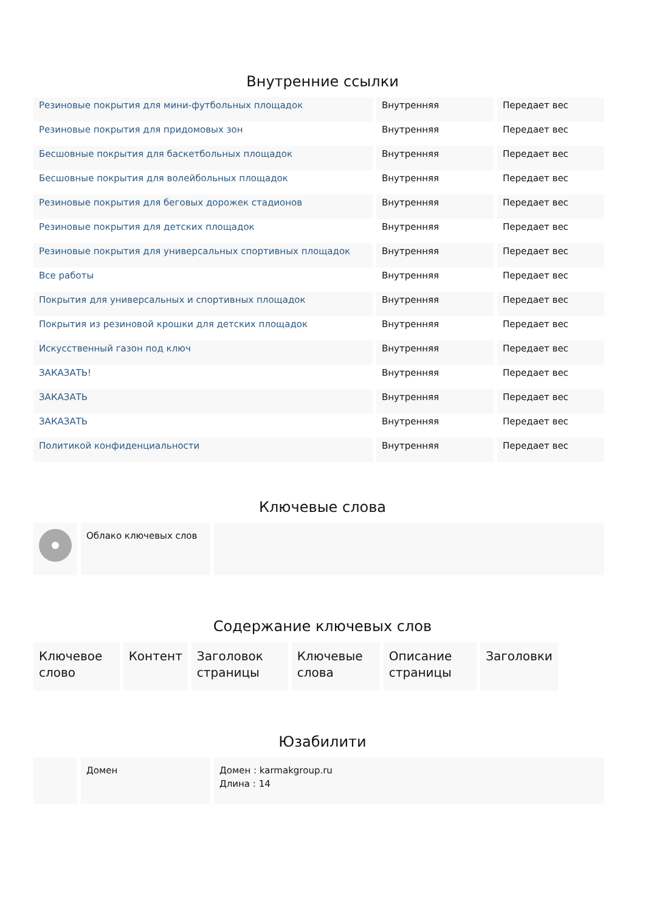Внутренние ссылки
| Резиновые покрытия для мини-футбольных площадок | Внутренняя | Передает вес |
| Резиновые покрытия для придомовых зон | Внутренняя | Передает вес |
| Бесшовные покрытия для баскетбольных площадок | Внутренняя | Передает вес |
| Бесшовные покрытия для волейбольных площадок | Внутренняя | Передает вес |
| Резиновые покрытия для беговых дорожек стадионов | Внутренняя | Передает вес |
| Резиновые покрытия для детских площадок | Внутренняя | Передает вес |
| Резиновые покрытия для универсальных спортивных площадок | Внутренняя | Передает вес |
| Все работы | Внутренняя | Передает вес |
| Покрытия для универсальных и спортивных площадок | Внутренняя | Передает вес |
| Покрытия из резиновой крошки для детских площадок | Внутренняя | Передает вес |
| Искусственный газон под ключ | Внутренняя | Передает вес |
| ЗАКАЗАТЬ! | Внутренняя | Передает вес |
| ЗАКАЗАТЬ | Внутренняя | Передает вес |
| ЗАКАЗАТЬ | Внутренняя | Передает вес |
| Политикой конфиденциальности | Внутренняя | Передает вес |
Ключевые слова
| | Облако ключевых слов | |
Содержание ключевых слов
| Ключевое слово | Контент | Заголовок страницы | Ключевые слова | Описание страницы | Заголовки |
Юзабилити
| | Домен | Домен : karmakgroup.ru Длина : 14 |